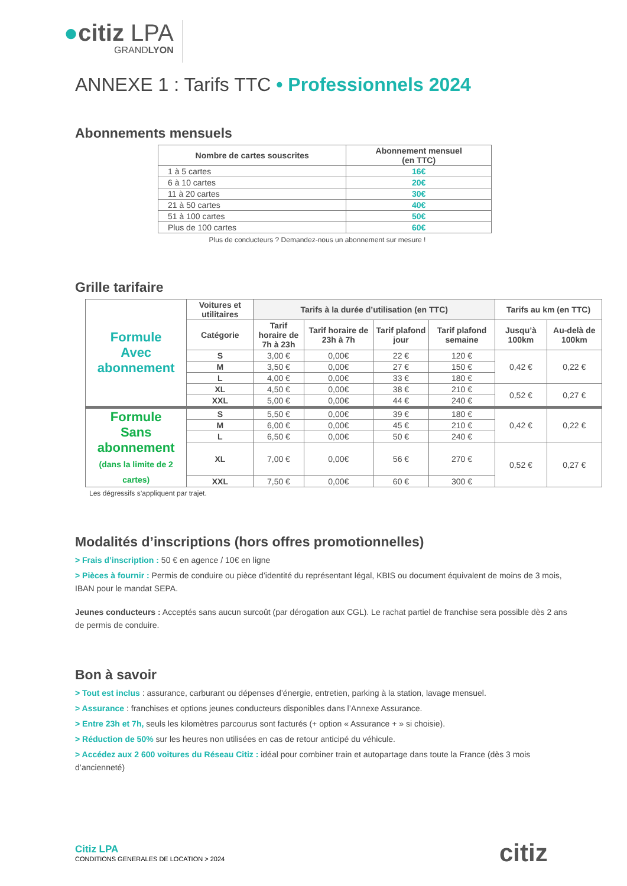●citiz LPA
GRANDLYON
ANNEXE 1 : Tarifs TTC • Professionnels 2024
Abonnements mensuels
| Nombre de cartes souscrites | Abonnement mensuel (en TTC) |
| --- | --- |
| 1 à 5 cartes | 16€ |
| 6 à 10 cartes | 20€ |
| 11 à 20 cartes | 30€ |
| 21 à 50 cartes | 40€ |
| 51 à 100 cartes | 50€ |
| Plus de 100 cartes | 60€ |
Plus de conducteurs ? Demandez-nous un abonnement sur mesure !
Grille tarifaire
| Formule Avec abonnement | Voitures et utilitaires | Tarifs à la durée d’utilisation (en TTC) | | | | Tarifs au km (en TTC) | |
| | Catégorie | Tarif horaire de 7h à 23h | Tarif horaire de 23h à 7h | Tarif plafond jour | Tarif plafond semaine | Jusqu’à 100km | Au-delà de 100km |
| | S | 3,00 € | 0,00€ | 22 € | 120 € | 0,42 € | 0,22 € |
| | M | 3,50 € | 0,00€ | 27 € | 150 € | | |
| | L | 4,00 € | 0,00€ | 33 € | 180 € | | |
| | XL | 4,50 € | 0,00€ | 38 € | 210 € | 0,52 € | 0,27 € |
| | XXL | 5,00 € | 0,00€ | 44 € | 240 € | | |
| Formule Sans abonnement (dans la limite de 2 cartes) | S | 5,50 € | 0,00€ | 39 € | 180 € | 0,42 € | 0,22 € |
| | M | 6,00 € | 0,00€ | 45 € | 210 € | | |
| | L | 6,50 € | 0,00€ | 50 € | 240 € | | |
| | XL | 7,00 € | 0,00€ | 56 € | 270 € | 0,52 € | 0,27 € |
| | XXL | 7,50 € | 0,00€ | 60 € | 300 € | | |
Les dégressifs s’appliquent par trajet.
Modalités d’inscriptions (hors offres promotionnelles)
> Frais d’inscription : 50 € en agence / 10€ en ligne
> Pièces à fournir : Permis de conduire ou pièce d’identité du représentant légal, KBIS ou document équivalent de moins de 3 mois, IBAN pour le mandat SEPA.
Jeunes conducteurs : Acceptés sans aucun surcoût (par dérogation aux CGL). Le rachat partiel de franchise sera possible dès 2 ans de permis de conduire.
Bon à savoir
> Tout est inclus : assurance, carburant ou dépenses d’énergie, entretien, parking à la station, lavage mensuel.
> Assurance : franchises et options jeunes conducteurs disponibles dans l’Annexe Assurance.
> Entre 23h et 7h, seuls les kilomètres parcourus sont facturés (+ option « Assurance + » si choisie).
> Réduction de 50% sur les heures non utilisées en cas de retour anticipé du véhicule.
> Accédez aux 2 600 voitures du Réseau Citiz : idéal pour combiner train et autopartage dans toute la France (dès 3 mois d’ancienneté)
Citiz LPA
CONDITIONS GENERALES DE LOCATION > 2024
citiz